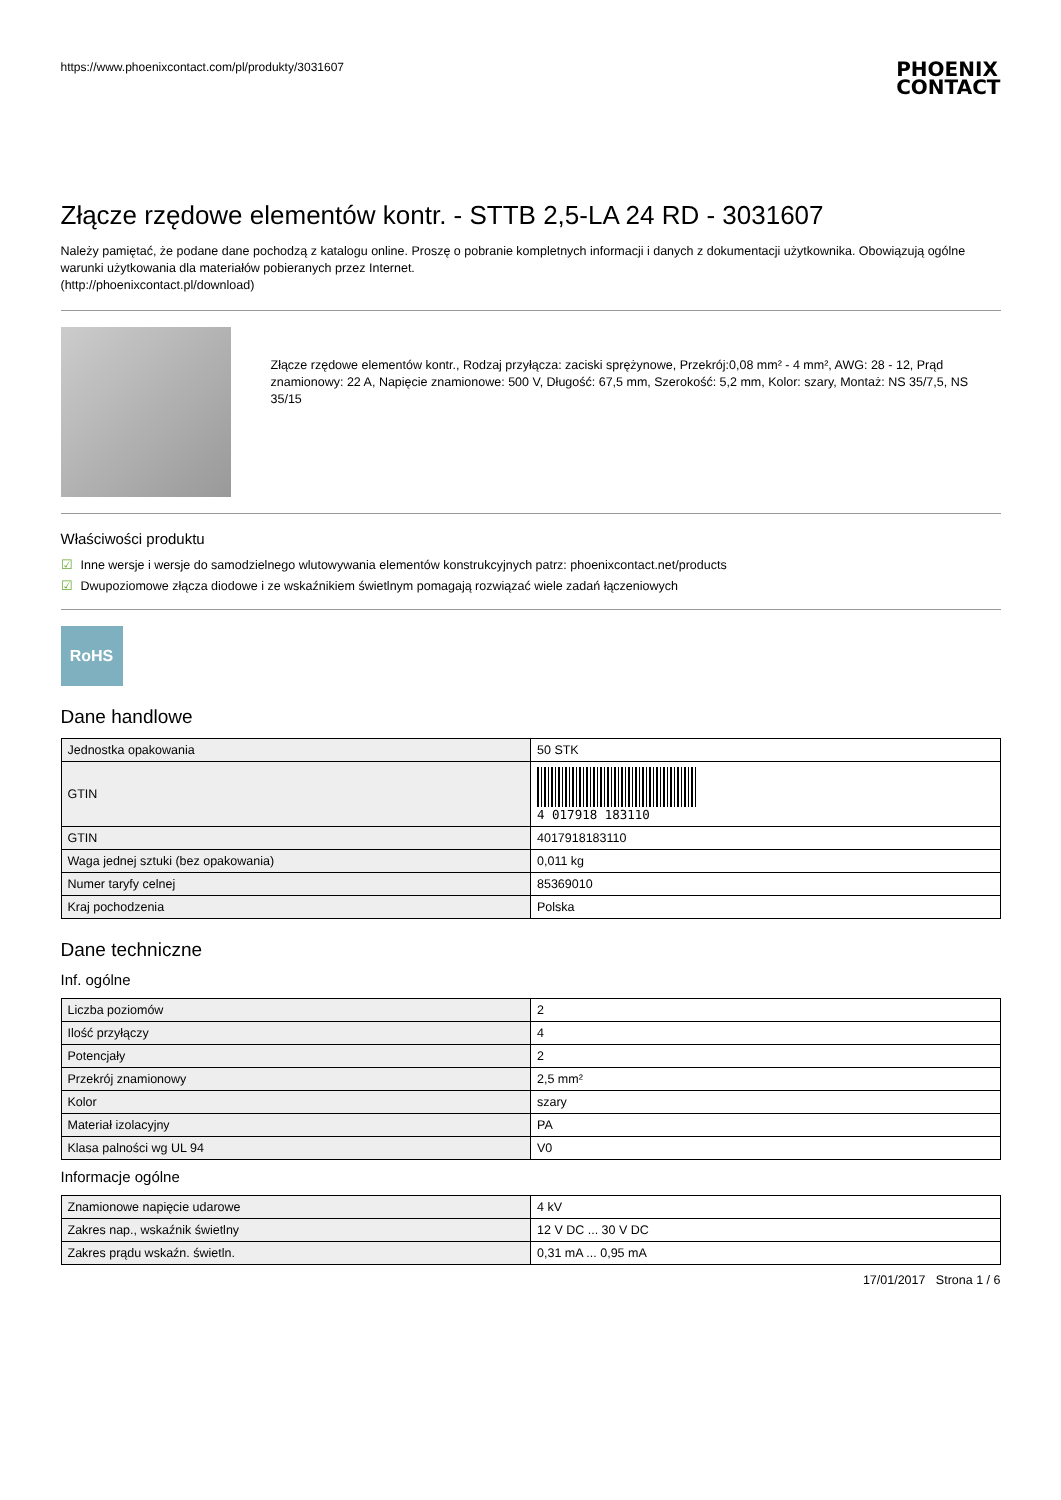https://www.phoenixcontact.com/pl/produkty/3031607
PHOENIX
CONTACT
Złącze rzędowe elementów kontr. - STTB 2,5-LA 24 RD - 3031607
Należy pamiętać, że podane dane pochodzą z katalogu online. Proszę o pobranie kompletnych informacji i danych z dokumentacji użytkownika. Obowiązują ogólne warunki użytkowania dla materiałów pobieranych przez Internet.
(http://phoenixcontact.pl/download)
Złącze rzędowe elementów kontr., Rodzaj przyłącza: zaciski sprężynowe, Przekrój:0,08 mm² - 4 mm², AWG: 28 - 12, Prąd znamionowy: 22 A, Napięcie znamionowe: 500 V, Długość: 67,5 mm, Szerokość: 5,2 mm, Kolor: szary, Montaż: NS 35/7,5, NS 35/15
Właściwości produktu
☑ Inne wersje i wersje do samodzielnego wlutowywania elementów konstrukcyjnych patrz: phoenixcontact.net/products
☑ Dwupoziomowe złącza diodowe i ze wskaźnikiem świetlnym pomagają rozwiązać wiele zadań łączeniowych
RoHS
Dane handlowe
| Jednostka opakowania | 50 STK |
| GTIN | 4 017918 183110 |
| GTIN | 4017918183110 |
| Waga jednej sztuki (bez opakowania) | 0,011 kg |
| Numer taryfy celnej | 85369010 |
| Kraj pochodzenia | Polska |
Dane techniczne
Inf. ogólne
| Liczba poziomów | 2 |
| Ilość przyłączy | 4 |
| Potencjały | 2 |
| Przekrój znamionowy | 2,5 mm² |
| Kolor | szary |
| Materiał izolacyjny | PA |
| Klasa palności wg UL 94 | V0 |
Informacje ogólne
| Znamionowe napięcie udarowe | 4 kV |
| Zakres nap., wskaźnik świetlny | 12 V DC ... 30 V DC |
| Zakres prądu wskaźn. świetln. | 0,31 mA ... 0,95 mA |
17/01/2017 Strona 1 / 6